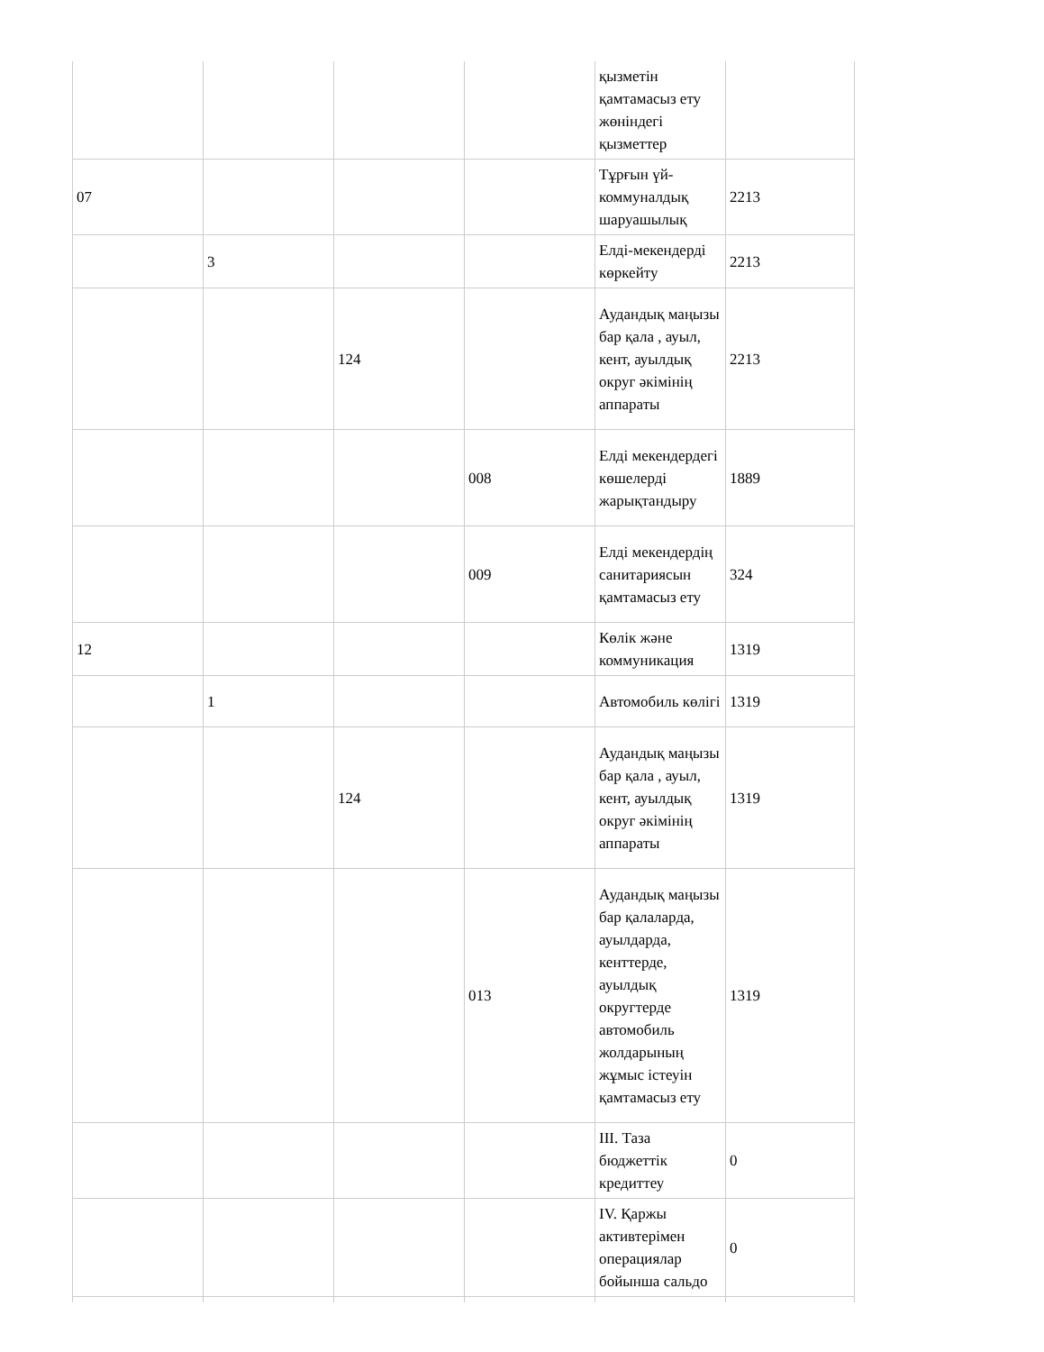| | | | | қызметін қамтамасыз ету жөніндегі қызметтер | |
| 07 | | | | Тұрғын үй-коммуналдық шаруашылық | 2213 |
| | 3 | | | Елді-мекендерді көркейту | 2213 |
| | | 124 | | Аудандық маңызы бар қала , ауыл, кент, ауылдық округ әкімінің аппараты | 2213 |
| | | | 008 | Елді мекендердегі көшелерді жарықтандыру | 1889 |
| | | | 009 | Елді мекендердің санитариясын қамтамасыз ету | 324 |
| 12 | | | | Көлік және коммуникация | 1319 |
| | 1 | | | Автомобиль көлігі | 1319 |
| | | 124 | | Аудандық маңызы бар қала , ауыл, кент, ауылдық округ әкімінің аппараты | 1319 |
| | | | 013 | Аудандық маңызы бар қалаларда, ауылдарда, кенттерде, ауылдық округтерде автомобиль жолдарының жұмыс істеуін қамтамасыз ету | 1319 |
| | | | | III. Таза бюджеттік кредиттеу | 0 |
| | | | | IV. Қаржы активтерімен операциялар бойынша сальдо | 0 |